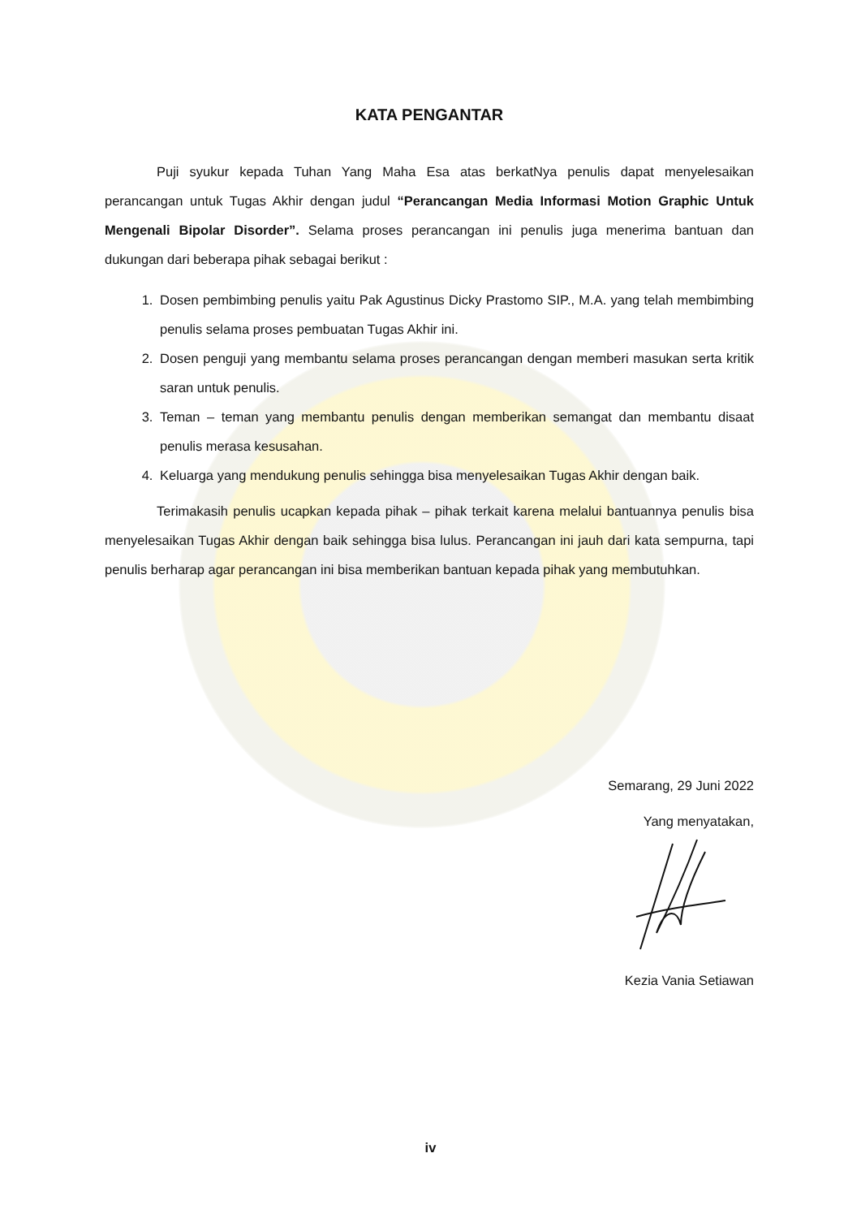KATA PENGANTAR
Puji syukur kepada Tuhan Yang Maha Esa atas berkatNya penulis dapat menyelesaikan perancangan untuk Tugas Akhir dengan judul “Perancangan Media Informasi Motion Graphic Untuk Mengenali Bipolar Disorder”. Selama proses perancangan ini penulis juga menerima bantuan dan dukungan dari beberapa pihak sebagai berikut :
1. Dosen pembimbing penulis yaitu Pak Agustinus Dicky Prastomo SIP., M.A. yang telah membimbing penulis selama proses pembuatan Tugas Akhir ini.
2. Dosen penguji yang membantu selama proses perancangan dengan memberi masukan serta kritik saran untuk penulis.
3. Teman – teman yang membantu penulis dengan memberikan semangat dan membantu disaat penulis merasa kesusahan.
4. Keluarga yang mendukung penulis sehingga bisa menyelesaikan Tugas Akhir dengan baik.
Terimakasih penulis ucapkan kepada pihak – pihak terkait karena melalui bantuannya penulis bisa menyelesaikan Tugas Akhir dengan baik sehingga bisa lulus. Perancangan ini jauh dari kata sempurna, tapi penulis berharap agar perancangan ini bisa memberikan bantuan kepada pihak yang membutuhkan.
Semarang, 29 Juni 2022
Yang menyatakan,
Kezia Vania Setiawan
iv